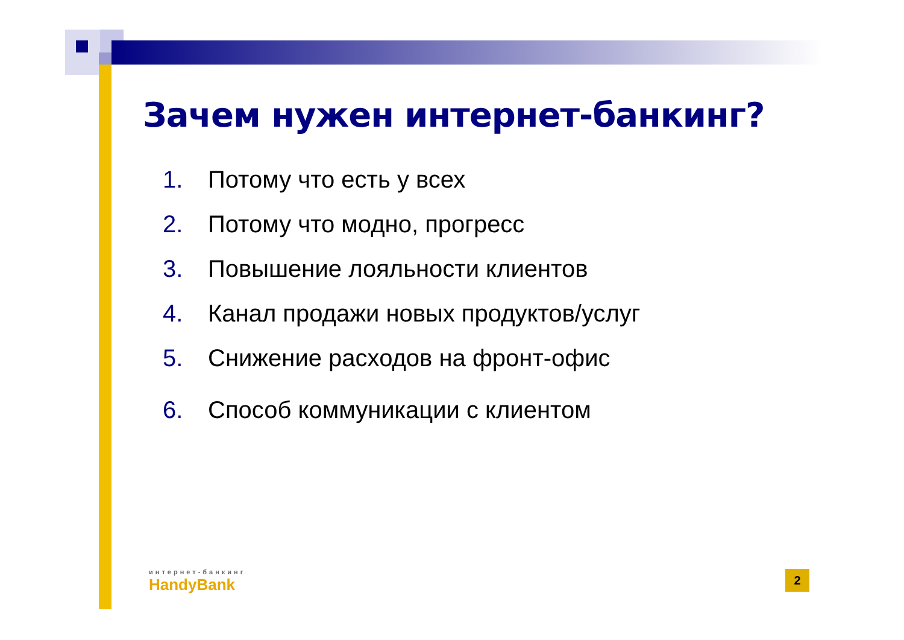Зачем нужен интернет-банкинг?
1. Потому что есть у всех
2. Потому что модно, прогресс
3. Повышение лояльности клиентов
4. Канал продажи новых продуктов/услуг
5. Снижение расходов на фронт-офис
6. Способ коммуникации с клиентом
интернет-банкинг
HandyBank
2